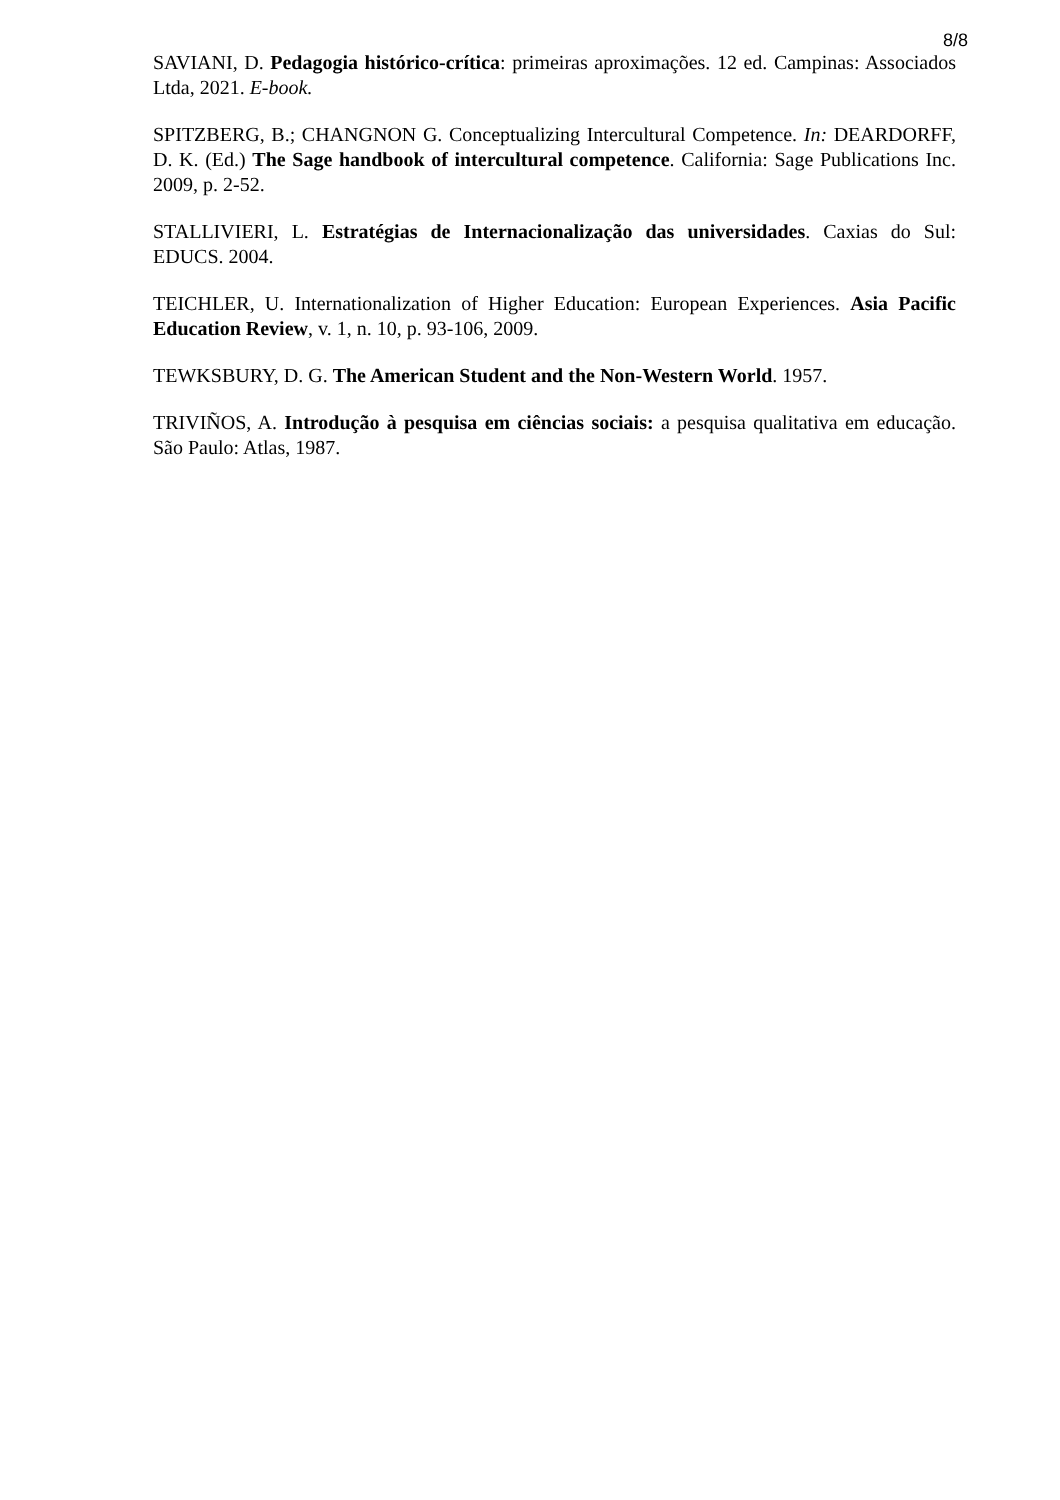8/8
SAVIANI, D. Pedagogia histórico-crítica: primeiras aproximações. 12 ed. Campinas: Associados Ltda, 2021. E-book.
SPITZBERG, B.; CHANGNON G. Conceptualizing Intercultural Competence. In: DEARDORFF, D. K. (Ed.) The Sage handbook of intercultural competence. California: Sage Publications Inc. 2009, p. 2-52.
STALLIVIERI, L. Estratégias de Internacionalização das universidades. Caxias do Sul: EDUCS. 2004.
TEICHLER, U. Internationalization of Higher Education: European Experiences. Asia Pacific Education Review, v. 1, n. 10, p. 93-106, 2009.
TEWKSBURY, D. G. The American Student and the Non-Western World. 1957.
TRIVIÑOS, A. Introdução à pesquisa em ciências sociais: a pesquisa qualitativa em educação. São Paulo: Atlas, 1987.